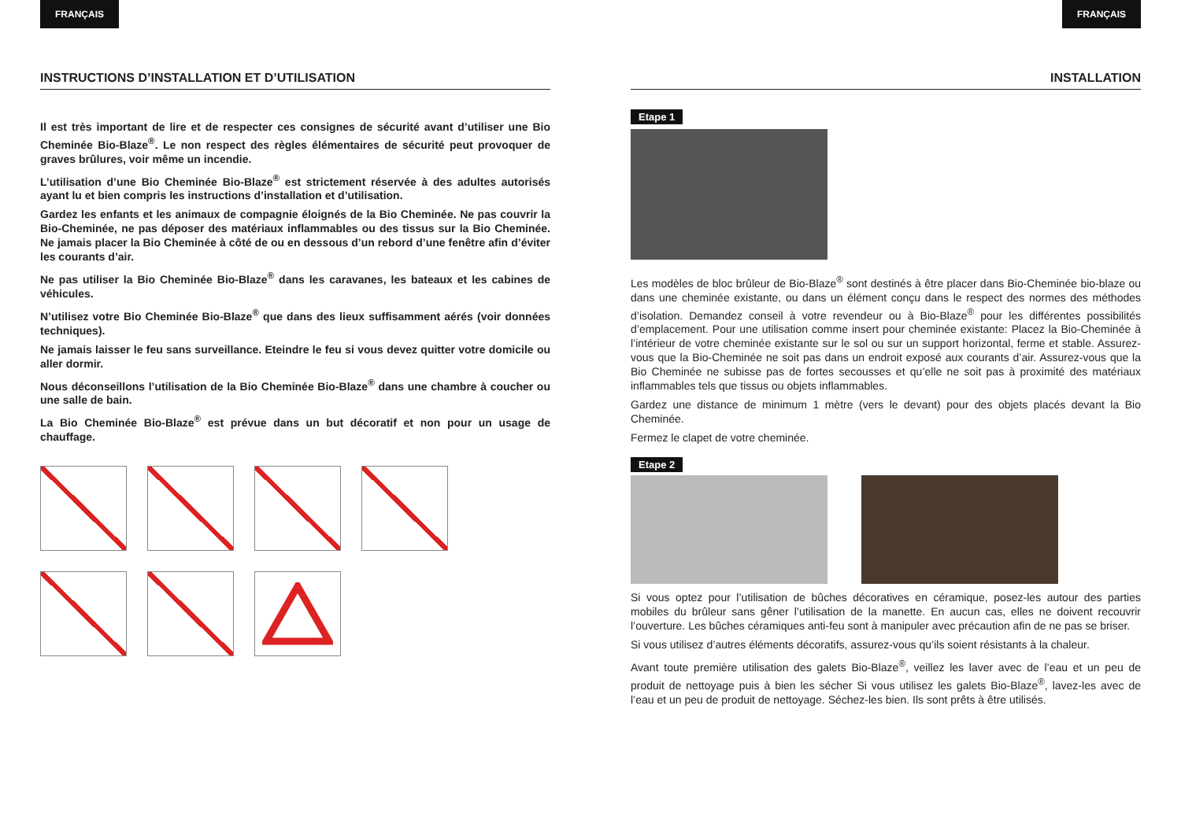FRANÇAIS
INSTRUCTIONS D’INSTALLATION ET D’UTILISATION
Il est très important de lire et de respecter ces consignes de sécurité avant d’utiliser une Bio Cheminée Bio-Blaze<sup>®</sup>. Le non respect des règles élémentaires de sécurité peut provoquer de graves brûlures, voir même un incendie.
L’utilisation d’une Bio Cheminée Bio-Blaze<sup>®</sup> est strictement réservée à des adultes autorisés ayant lu et bien compris les instructions d’installation et d’utilisation.
Gardez les enfants et les animaux de compagnie éloignés de la Bio Cheminée. Ne pas couvrir la Bio-Cheminée, ne pas déposer des matériaux inflammables ou des tissus sur la Bio Cheminée. Ne jamais placer la Bio Cheminée à côté de ou en dessous d’un rebord d’une fenêtre afin d’éviter les courants d’air.
Ne pas utiliser la Bio Cheminée Bio-Blaze<sup>®</sup> dans les caravanes, les bateaux et les cabines de véhicules.
N’utilisez votre Bio Cheminée Bio-Blaze<sup>®</sup> que dans des lieux suffisamment aérés (voir données techniques).
Ne jamais laisser le feu sans surveillance. Eteindre le feu si vous devez quitter votre domicile ou aller dormir.
Nous déconseillons l’utilisation de la Bio Cheminée Bio-Blaze<sup>®</sup> dans une chambre à coucher ou une salle de bain.
La Bio Cheminée Bio-Blaze<sup>®</sup> est prévue dans un but décoratif et non pour un usage de chauffage.
FRANÇAIS
INSTALLATION
Etape 1
Les modèles de bloc brûleur de Bio-Blaze<sup>®</sup> sont destinés à être placer dans Bio-Cheminée bio-blaze ou dans une cheminée existante, ou dans un élément conçu dans le respect des normes des méthodes d’isolation. Demandez conseil à votre revendeur ou à Bio-Blaze<sup>®</sup> pour les différentes possibilités d’emplacement. Pour une utilisation comme insert pour cheminée existante: Placez la Bio-Cheminée à l’intérieur de votre cheminée existante sur le sol ou sur un support horizontal, ferme et stable. Assurez- vous que la Bio-Cheminée ne soit pas dans un endroit exposé aux courants d’air. Assurez-vous que la Bio Cheminée ne subisse pas de fortes secousses et qu’elle ne soit pas à proximité des matériaux inflammables tels que tissus ou objets inflammables.
Gardez une distance de minimum 1 mètre (vers le devant) pour des objets placés devant la Bio Cheminée.
Fermez le clapet de votre cheminée.
Etape 2
Si vous optez pour l’utilisation de bûches décoratives en céramique, posez-les autour des parties mobiles du brûleur sans gêner l’utilisation de la manette. En aucun cas, elles ne doivent recouvrir l’ouverture. Les bûches céramiques anti-feu sont à manipuler avec précaution afin de ne pas se briser.
Si vous utilisez d’autres éléments décoratifs, assurez-vous qu’ils soient résistants à la chaleur.
Avant toute première utilisation des galets Bio-Blaze<sup>®</sup>, veillez les laver avec de l’eau et un peu de produit de nettoyage puis à bien les sécher Si vous utilisez les galets Bio-Blaze<sup>®</sup>, lavez-les avec de l’eau et un peu de produit de nettoyage. Séchez-les bien. Ils sont prêts à être utilisés.